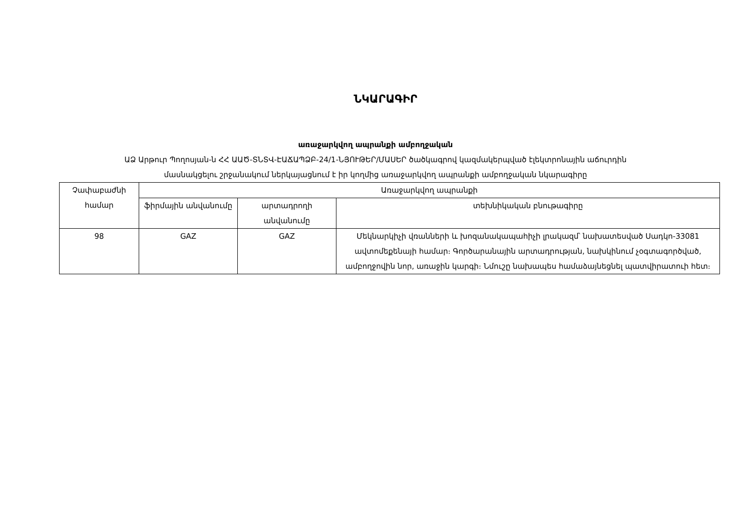ՆԿԱՐԱԳԻՐ
առաջարկվող ապրանքի ամբողջական
ԱՁ Արթուր Պողոսյան-ն ՀՀ ԱԱԾ-ՏՆՏՎ-ԷԱՃԱՊՁԲ-24/1-ՆՅՈՒԹԵՐ/ՄԱՍԵՐ ծածկագրով կազմակերպված էլեկտրոնային աճուրդին
մասնակցելու շրջանակում ներկայացնում է իր կողմից առաջարկվող ապրանքի ամբողջական նկարագիրը
| Չափաբաժնի համար | Առաջարկվող ապրանքի | | |
| --- | --- | --- | --- |
| | ֆիրմային անվանումը | արտադրողի անվանումը | տեխնիկական բնութագիրը |
| 98 | GAZ | GAZ | Մեկնարկիչի վռանների և խոզանակապահիչի լրակազմ՝ նախատեսված Սադկո-33081 ավտոմեքենայի համար։ Գործարանային արտադրության, նախկինում չօգտագործված, ամբողջովին նոր, առաջին կարգի։ Նմուշը նախապես համաձայնեցնել պատվիրատուի հետ։ |